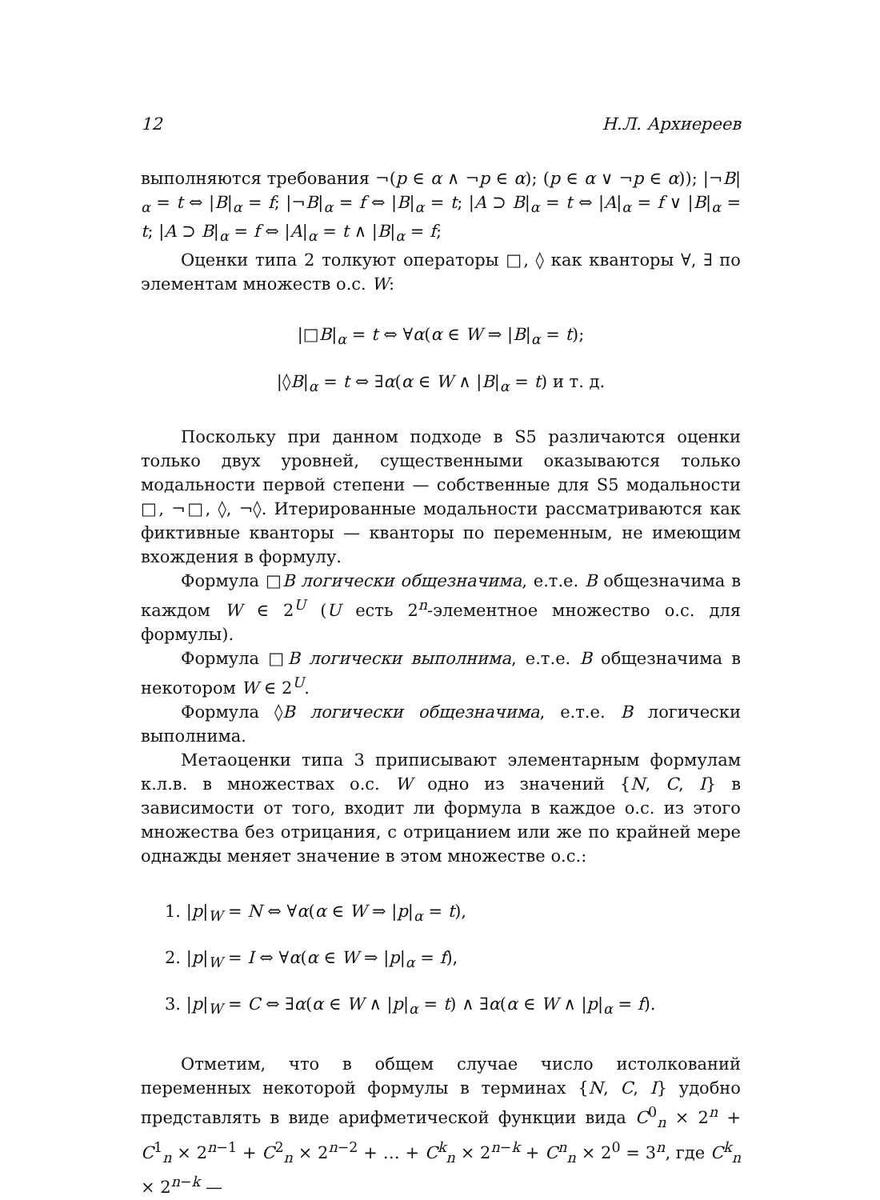12 Н.Л. Архиереев
выполняются требования ¬(p ∈ α ∧ ¬p ∈ α); (p ∈ α ∨ ¬p ∈ α)); |¬B|<sub>α</sub> = t ⇔ |B|<sub>α</sub> = f; |¬B|<sub>α</sub> = f ⇔ |B|<sub>α</sub> = t; |A ⊃ B|<sub>α</sub> = t ⇔ |A|<sub>α</sub> = f ∨ |B|<sub>α</sub> = t; |A ⊃ B|<sub>α</sub> = f ⇔ |A|<sub>α</sub> = t ∧ |B|<sub>α</sub> = f;
Оценки типа 2 толкуют операторы □, ◊ как кванторы ∀, ∃ по элементам множеств о.с. W:
|□B|<sub>α</sub> = t ⇔ ∀α(α ∈ W ⇒ |B|<sub>α</sub> = t);
|◊B|<sub>α</sub> = t ⇔ ∃α(α ∈ W ∧ |B|<sub>α</sub> = t) и т. д.
Поскольку при данном подходе в S5 различаются оценки только двух уровней, существенными оказываются только модальности первой степени — собственные для S5 модальности □, ¬□, ◊, ¬◊. Итерированные модальности рассматриваются как фиктивные кванторы — кванторы по переменным, не имеющим вхождения в формулу.
Формула □B логически общезначима, е.т.е. B общезначима в каждом W ∈ 2<sup>U</sup> (U есть 2<sup>n</sup>-элементное множество о.с. для формулы).
Формула □B логически выполнима, е.т.е. B общезначима в некотором W ∈ 2<sup>U</sup>.
Формула ◊B логически общезначима, е.т.е. B логически выполнима.
Метаоценки типа 3 приписывают элементарным формулам к.л.в. в множествах о.с. W одно из значений {N, C, I} в зависимости от того, входит ли формула в каждое о.с. из этого множества без отрицания, с отрицанием или же по крайней мере однажды меняет значение в этом множестве о.с.:
1. |p|<sub>W</sub> = N ⇔ ∀α(α ∈ W ⇒ |p|<sub>α</sub> = t),
2. |p|<sub>W</sub> = I ⇔ ∀α(α ∈ W ⇒ |p|<sub>α</sub> = f),
3. |p|<sub>W</sub> = C ⇔ ∃α(α ∈ W ∧ |p|<sub>α</sub> = t) ∧ ∃α(α ∈ W ∧ |p|<sub>α</sub> = f).
Отметим, что в общем случае число истолкований переменных некоторой формулы в терминах {N, C, I} удобно представлять в виде арифметической функции вида C<sup>0</sup><sub>n</sub> × 2<sup>n</sup> + C<sup>1</sup><sub>n</sub> × 2<sup>n−1</sup> + C<sup>2</sup><sub>n</sub> × 2<sup>n−2</sup> + … + C<sup>k</sup><sub>n</sub> × 2<sup>n−k</sup> + C<sup>n</sup><sub>n</sub> × 2<sup>0</sup> = 3<sup>n</sup>, где C<sup>k</sup><sub>n</sub> × 2<sup>n−k</sup> —